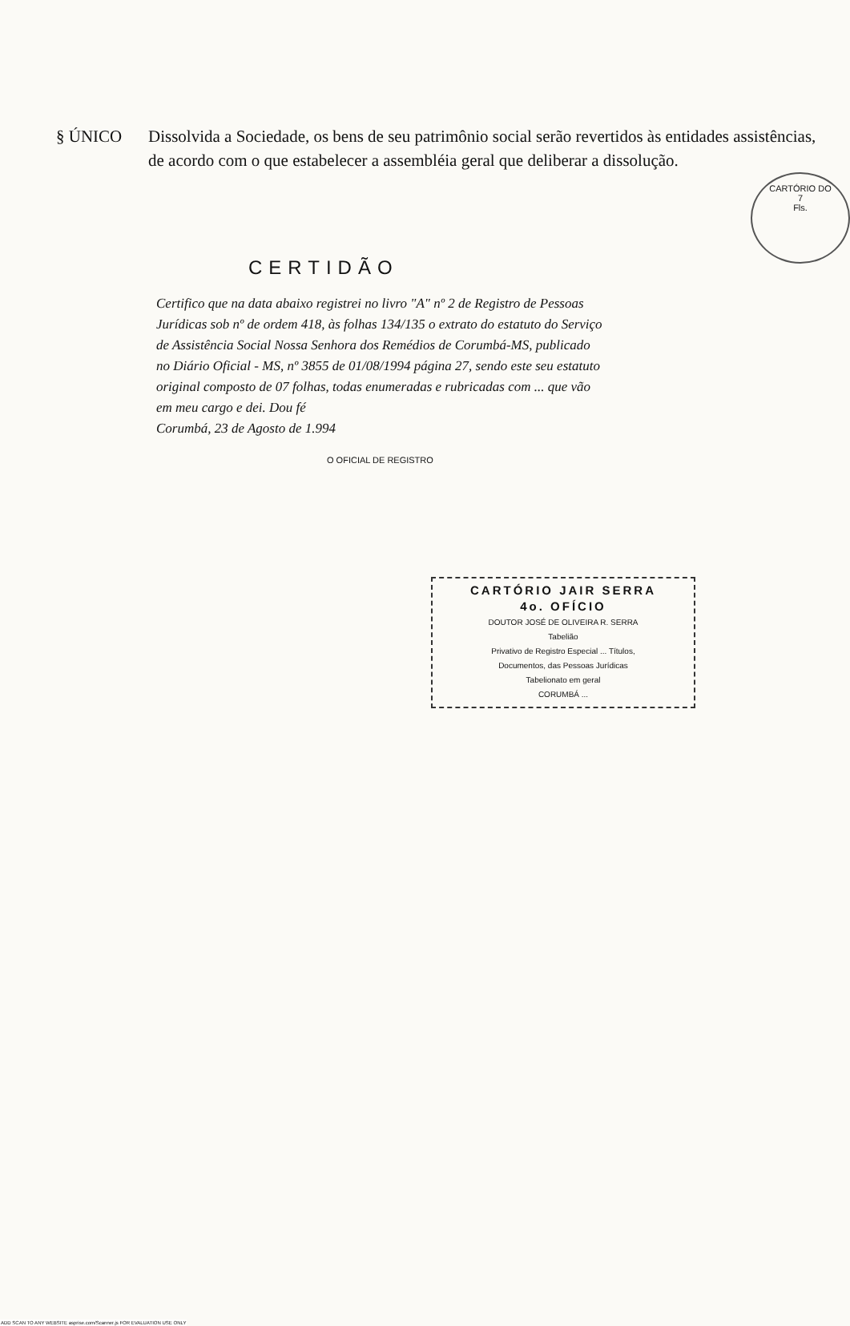CARTÓRIO DO
7
Fls.
§ ÚNICO Dissolvida a Sociedade, os bens de seu patrimônio social serão revertidos às entidades assistências, de acordo com o que estabelecer a assembléia geral que deliberar a dissolução.
CERTIDÃO
Certifico que na data abaixo registrei no livro "A" nº 2 de Registro de Pessoas Jurídicas sob nº de ordem 418, às folhas 134/135 o extrato do estatuto do Serviço de Assistência Social Nossa Senhora dos Remédios de Corumbá-MS, publicado no Diário Oficial - MS, nº 3855 de 01/08/1994 página 27, sendo este seu estatuto original composto de 07 folhas, todas enumeradas e rubricadas com ... que vão em meu cargo e dei. Dou fé
Corumbá, 23 de Agosto de 1.994
O OFICIAL DE REGISTRO
CARTÓRIO JAIR SERRA
4o. OFÍCIO
DOUTOR JOSÉ DE OLIVEIRA R. SERRA
Tabelião
Privativo de Registro Especial ... Títulos,
Documentos, das Pessoas Jurídicas
Tabelionato em geral
CORUMBÁ ...
ADD SCAN TO ANY WEBSITE asprise.com/Scanner.js FOR EVALUATION USE ONLY